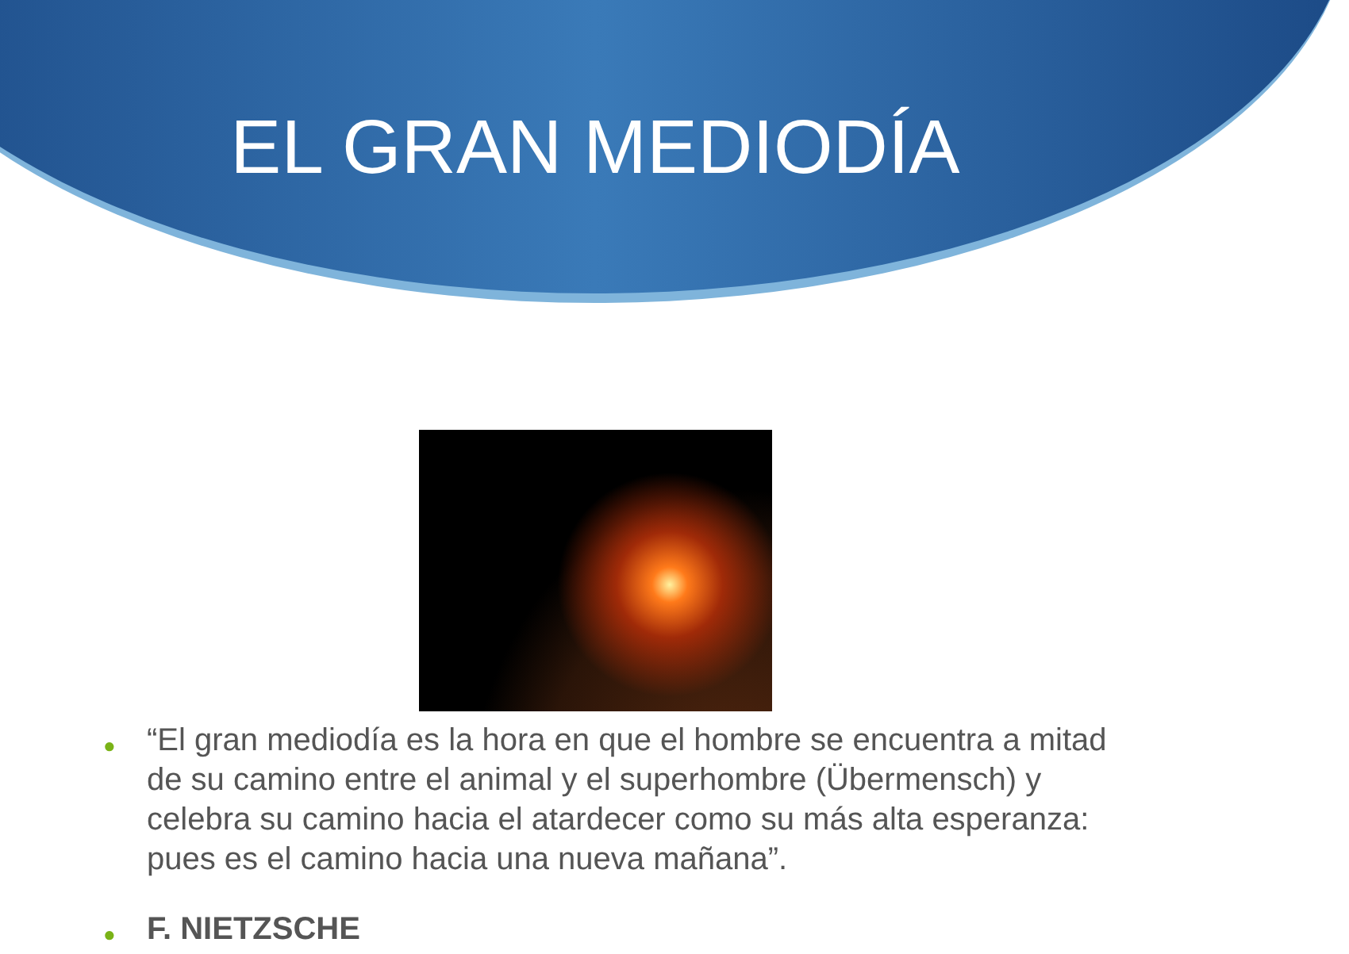EL GRAN MEDIODÍA
● “El gran mediodía es la hora en que el hombre se encuentra a mitad de su camino entre el animal y el superhombre (Übermensch) y celebra su camino hacia el atardecer como su más alta esperanza: pues es el camino hacia una nueva mañana”.
● F. NIETZSCHE